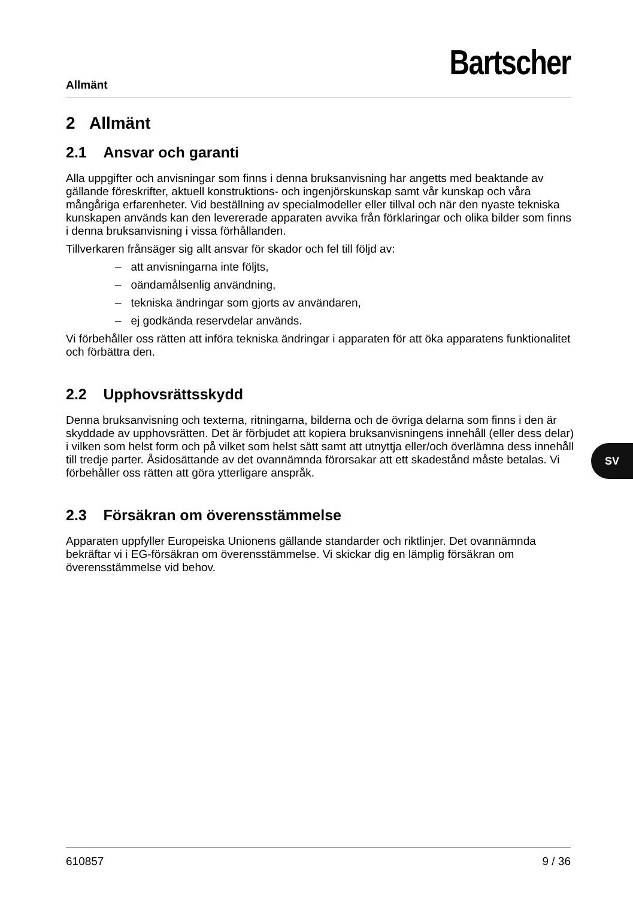Allmänt
Bartscher
2 Allmänt
2.1 Ansvar och garanti
Alla uppgifter och anvisningar som finns i denna bruksanvisning har angetts med beaktande av gällande föreskrifter, aktuell konstruktions- och ingenjörskunskap samt vår kunskap och våra mångåriga erfarenheter. Vid beställning av specialmodeller eller tillval och när den nyaste tekniska kunskapen används kan den levererade apparaten avvika från förklaringar och olika bilder som finns i denna bruksanvisning i vissa förhållanden.
Tillverkaren frånsäger sig allt ansvar för skador och fel till följd av:
– att anvisningarna inte följts,
– oändamålsenlig användning,
– tekniska ändringar som gjorts av användaren,
– ej godkända reservdelar används.
Vi förbehåller oss rätten att införa tekniska ändringar i apparaten för att öka apparatens funktionalitet och förbättra den.
2.2 Upphovsrättsskydd
Denna bruksanvisning och texterna, ritningarna, bilderna och de övriga delarna som finns i den är skyddade av upphovsrätten. Det är förbjudet att kopiera bruksanvisningens innehåll (eller dess delar) i vilken som helst form och på vilket som helst sätt samt att utnyttja eller/och överlämna dess innehåll till tredje parter. Åsidosättande av det ovannämnda förorsakar att ett skadestånd måste betalas. Vi förbehåller oss rätten att göra ytterligare anspråk.
2.3 Försäkran om överensstämmelse
Apparaten uppfyller Europeiska Unionens gällande standarder och riktlinjer. Det ovannämnda bekräftar vi i EG-försäkran om överensstämmelse. Vi skickar dig en lämplig försäkran om överensstämmelse vid behov.
SV
610857 9 / 36